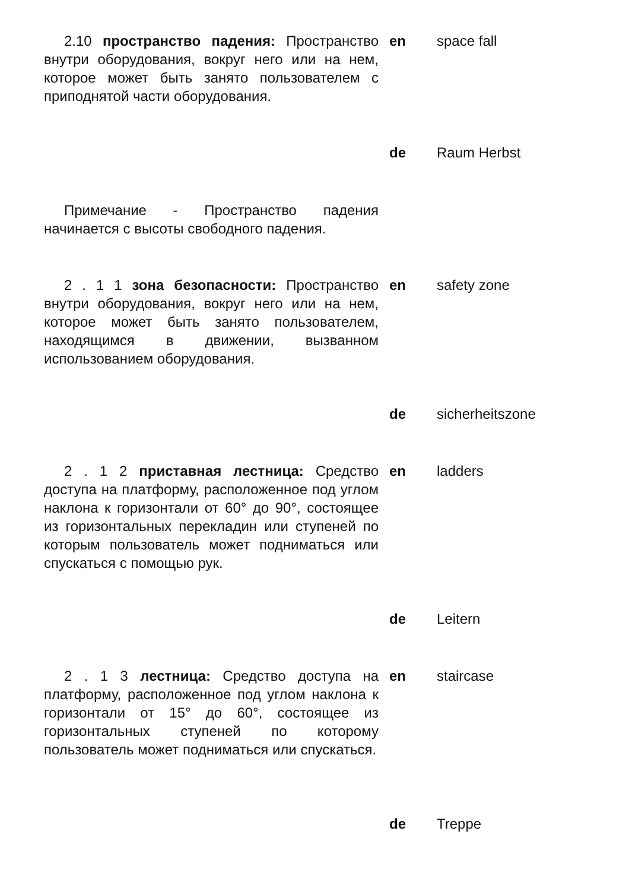2.10 пространство падения: Пространство внутри оборудования, вокруг него или на нем, которое может быть занято пользователем с приподнятой части оборудования.
en space fall
de Raum Herbst
Примечание - Пространство падения начинается с высоты свободного падения.
2 . 1 1 зона безопасности: Пространство внутри оборудования, вокруг него или на нем, которое может быть занято пользователем, находящимся в движении, вызванном использованием оборудования.
en safety zone
de sicherheitszone
2 . 1 2 приставная лестница: Средство доступа на платформу, расположенное под углом наклона к горизонтали от 60° до 90°, состоящее из горизонтальных перекладин или ступеней по которым пользователь может подниматься или спускаться с помощью рук.
en ladders
de Leitern
2 . 1 3 лестница: Средство доступа на платформу, расположенное под углом наклона к горизонтали от 15° до 60°, состоящее из горизонтальных ступеней по которому пользователь может подниматься или спускаться.
en staircase
de Treppe